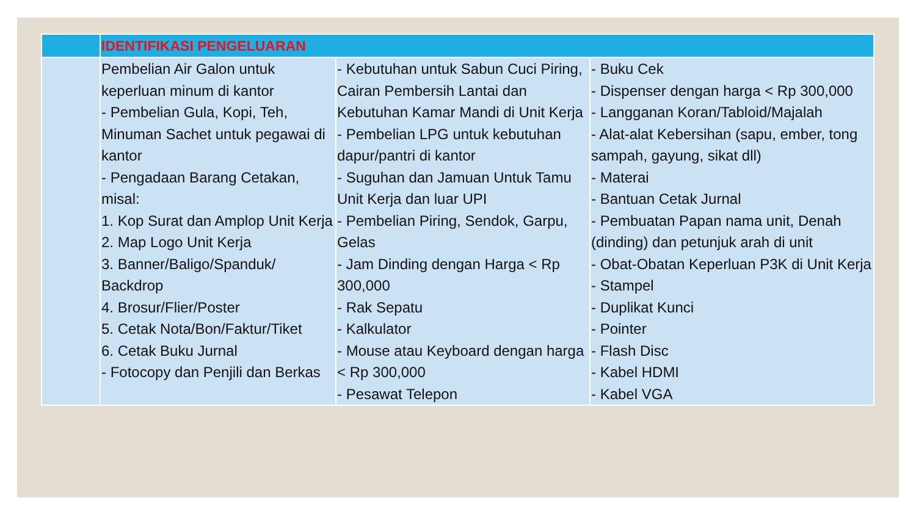| | IDENTIFIKASI PENGELUARAN | | |
| --- | --- | --- | --- |
| | Pembelian Air Galon untuk keperluan minum di kantor - Pembelian Gula, Kopi, Teh, Minuman Sachet untuk pegawai di kantor - Pengadaan Barang Cetakan, misal: 1. Kop Surat dan Amplop Unit Kerja 2. Map Logo Unit Kerja 3. Banner/Baligo/Spanduk/ Backdrop 4. Brosur/Flier/Poster 5. Cetak Nota/Bon/Faktur/Tiket 6. Cetak Buku Jurnal - Fotocopy dan Penjili dan Berkas | - Kebutuhan untuk Sabun Cuci Piring, Cairan Pembersih Lantai dan Kebutuhan Kamar Mandi di Unit Kerja - Pembelian LPG untuk kebutuhan dapur/pantri di kantor - Suguhan dan Jamuan Untuk Tamu Unit Kerja dan luar UPI - Pembelian Piring, Sendok, Garpu, Gelas - Jam Dinding dengan Harga < Rp 300,000 - Rak Sepatu - Kalkulator - Mouse atau Keyboard dengan harga < Rp 300,000 - Pesawat Telepon | - Buku Cek - Dispenser dengan harga < Rp 300,000 - Langganan Koran/Tabloid/Majalah - Alat-alat Kebersihan (sapu, ember, tong sampah, gayung, sikat dll) - Materai - Bantuan Cetak Jurnal - Pembuatan Papan nama unit, Denah (dinding) dan petunjuk arah di unit - Obat-Obatan Keperluan P3K di Unit Kerja - Stampel - Duplikat Kunci - Pointer - Flash Disc - Kabel HDMI - Kabel VGA |